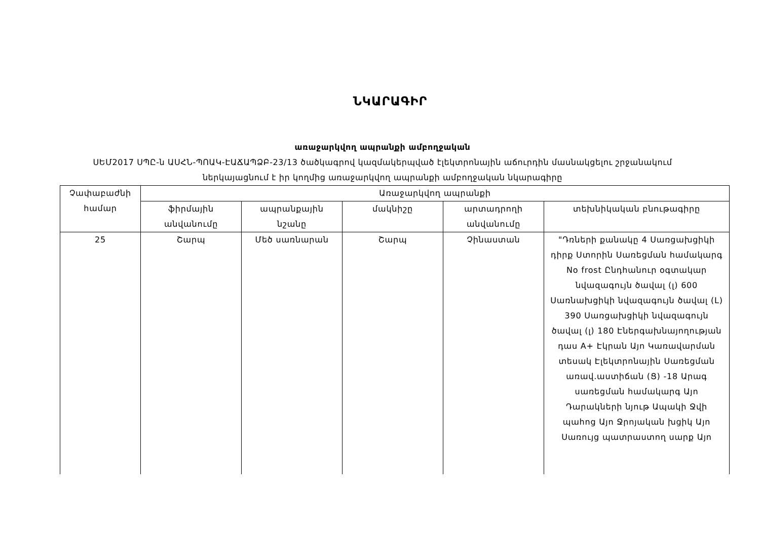ՆԿԱՐԱԳԻՐ
առաջարկվող ապրանքի ամբողջական
ՍԵՄ2017 ՍՊԸ-ն ԱՍՀՆ-ՊՈԱԿ-ԷԱՃԱՊՁԲ-23/13 ծածկագրով կազմակերպված էլեկտրոնային աճուրդին մասնակցելու շրջանակում ներկայացնում է իր կողմից առաջարկվող ապրանքի ամբողջական նկարագիրը
| Չափաբաժնի համար | Առաջարկվող ապրանքի | | | | |
| --- | --- | --- | --- | --- | --- |
| | ֆիրմային անվանումը | ապրանքային նշանը | մակնիշը | արտադրողի անվանումը | տեխնիկական բնութագիրը |
| 25 | Շարպ | Մեծ սառնարան | Շարպ | Չինաստան | "Դռների քանակը 4 Սառցախցիկի դիրք Ստորին Սառեցման համակարգ No frost Ընդհանուր օգտակար նվազագույն ծավալ (լ) 600 Սառնախցիկի նվազագույն ծավալ (L) 390 Սառցախցիկի նվազագույն ծավալ (լ) 180 Էներգախնայողության դաս A+ Էկրան Այո Կառավարման տեսակ Էլեկտրոնային Սառեցման առավ.աստիճան (Ց) -18 Արագ սառեցման համակարգ Այո Դարակների նյութ Ապակի Ջվի պահոց Այո Ջրոյական խցիկ Այո Սառույց պատրաստող սարք Այո |